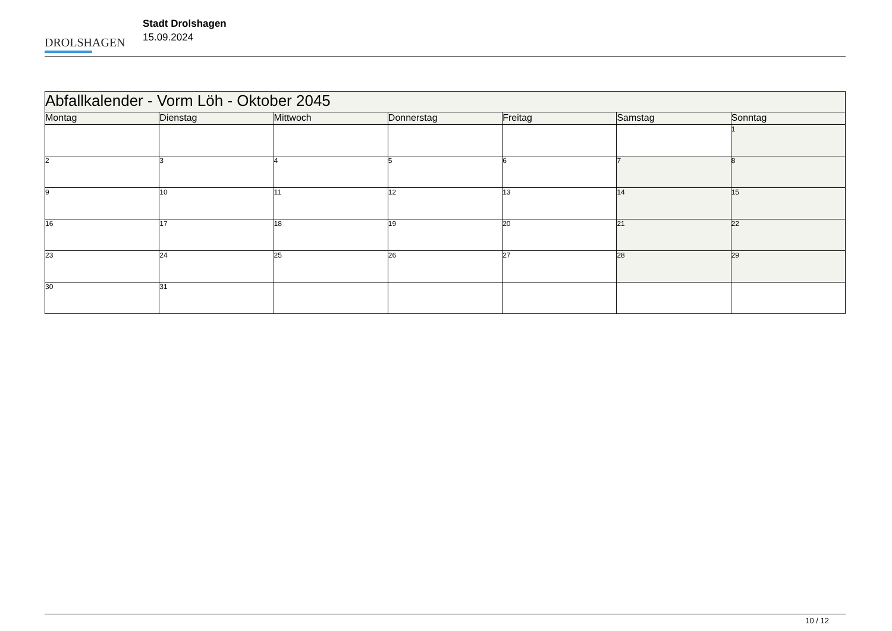DROLSHAGEN
Stadt Drolshagen
15.09.2024
| Abfallkalender - Vorm Löh - Oktober 2045 | | | | | | |
| --- | --- | --- | --- | --- | --- | --- |
| Montag | Dienstag | Mittwoch | Donnerstag | Freitag | Samstag | Sonntag |
| | | | | | | 1 |
| 2 | 3 | 4 | 5 | 6 | 7 | 8 |
| 9 | 10 | 11 | 12 | 13 | 14 | 15 |
| 16 | 17 | 18 | 19 | 20 | 21 | 22 |
| 23 | 24 | 25 | 26 | 27 | 28 | 29 |
| 30 | 31 | | | | | |
10 / 12